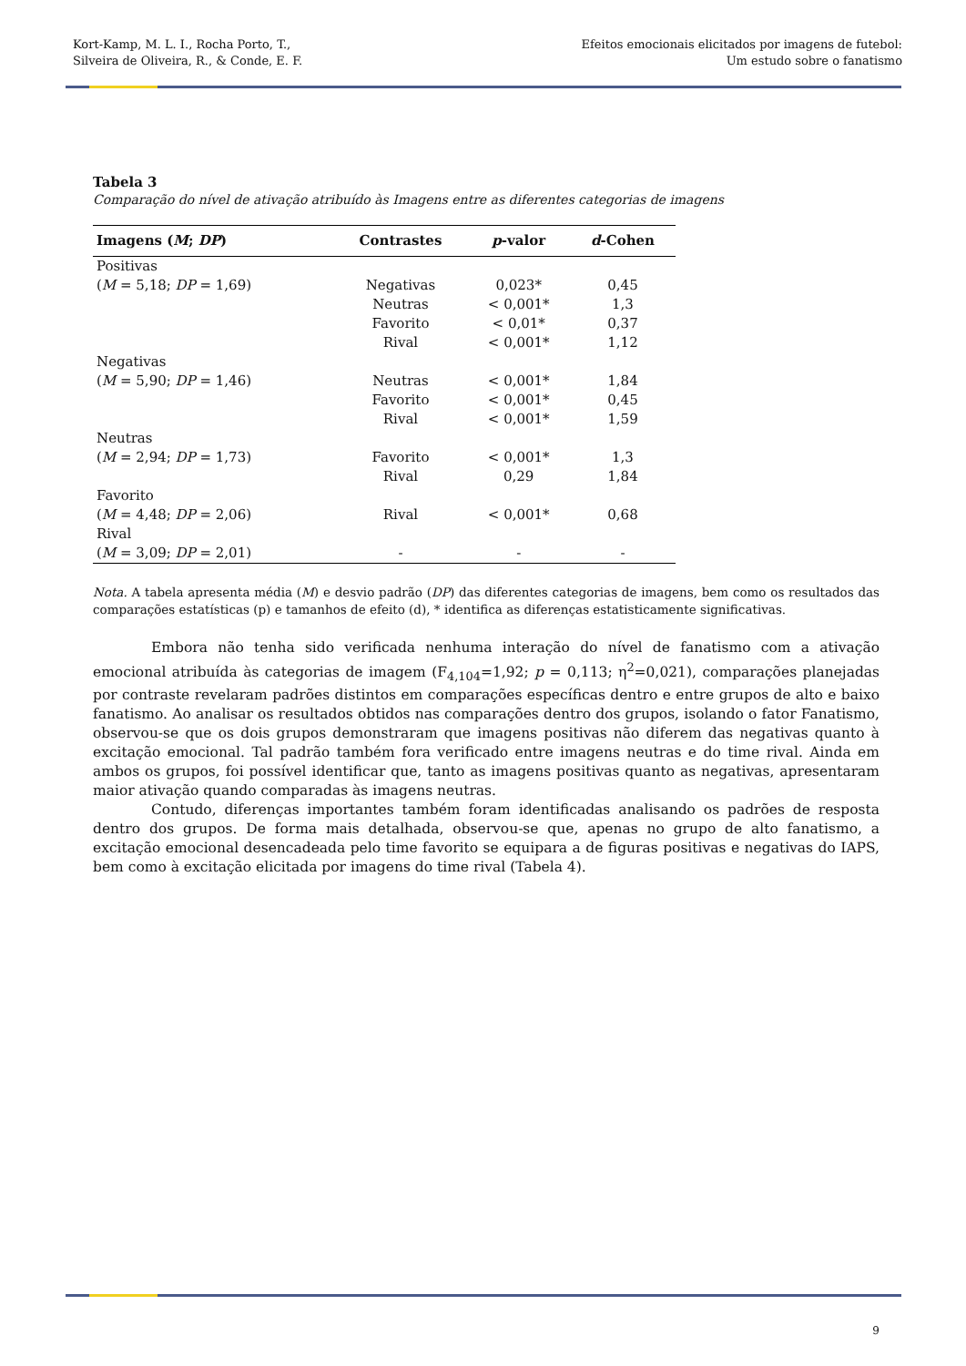Kort-Kamp, M. L. I., Rocha Porto, T.,
Silveira de Oliveira, R., & Conde, E. F.
Efeitos emocionais elicitados por imagens de futebol:
Um estudo sobre o fanatismo
Tabela 3
Comparação do nível de ativação atribuído às Imagens entre as diferentes categorias de imagens
| Imagens ( M ; DP ) | Contrastes | p -valor | d -Cohen |
| --- | --- | --- | --- |
| Positivas | | | |
| ( M = 5,18; DP = 1,69) | Negativas | 0,023* | 0,45 |
| | Neutras | < 0,001* | 1,3 |
| | Favorito | < 0,01* | 0,37 |
| | Rival | < 0,001* | 1,12 |
| Negativas | | | |
| ( M = 5,90; DP = 1,46) | Neutras | < 0,001* | 1,84 |
| | Favorito | < 0,001* | 0,45 |
| | Rival | < 0,001* | 1,59 |
| Neutras | | | |
| ( M = 2,94; DP = 1,73) | Favorito | < 0,001* | 1,3 |
| | Rival | 0,29 | 1,84 |
| Favorito | | | |
| ( M = 4,48; DP = 2,06) | Rival | < 0,001* | 0,68 |
| Rival | | | |
| ( M = 3,09; DP = 2,01) | - | - | - |
Nota. A tabela apresenta média (M) e desvio padrão (DP) das diferentes categorias de imagens, bem como os resultados das comparações estatísticas (p) e tamanhos de efeito (d), * identifica as diferenças estatisticamente significativas.
Embora não tenha sido verificada nenhuma interação do nível de fanatismo com a ativação emocional atribuída às categorias de imagem (F<sub>4,104</sub>=1,92; p = 0,113; η<sup>2</sup>=0,021), comparações planejadas por contraste revelaram padrões distintos em comparações específicas dentro e entre grupos de alto e baixo fanatismo. Ao analisar os resultados obtidos nas comparações dentro dos grupos, isolando o fator Fanatismo, observou-se que os dois grupos demonstraram que imagens positivas não diferem das negativas quanto à excitação emocional. Tal padrão também fora verificado entre imagens neutras e do time rival. Ainda em ambos os grupos, foi possível identificar que, tanto as imagens positivas quanto as negativas, apresentaram maior ativação quando comparadas às imagens neutras.
Contudo, diferenças importantes também foram identificadas analisando os padrões de resposta dentro dos grupos. De forma mais detalhada, observou-se que, apenas no grupo de alto fanatismo, a excitação emocional desencadeada pelo time favorito se equipara a de figuras positivas e negativas do IAPS, bem como à excitação elicitada por imagens do time rival (Tabela 4).
9